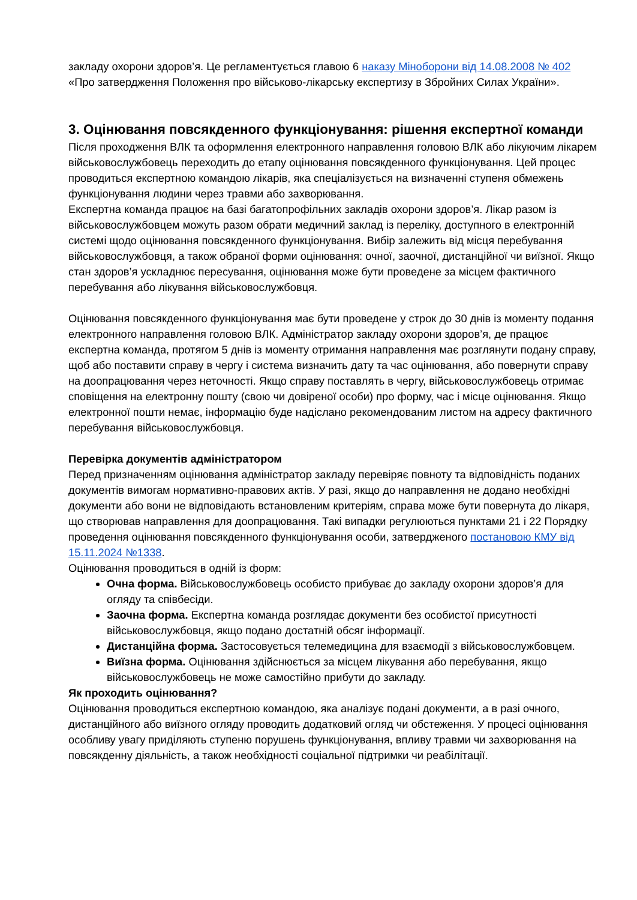закладу охорони здоров’я. Це регламентується главою 6 наказу Міноборони від 14.08.2008 № 402 «Про затвердження Положення про військово-лікарську експертизу в Збройних Силах України».
3. Оцінювання повсякденного функціонування: рішення експертної команди
Після проходження ВЛК та оформлення електронного направлення головою ВЛК або лікуючим лікарем військовослужбовець переходить до етапу оцінювання повсякденного функціонування. Цей процес проводиться експертною командою лікарів, яка спеціалізується на визначенні ступеня обмежень функціонування людини через травми або захворювання.
Експертна команда працює на базі багатопрофільних закладів охорони здоров’я. Лікар разом із військовослужбовцем можуть разом обрати медичний заклад із переліку, доступного в електронній системі щодо оцінювання повсякденного функціонування. Вибір залежить від місця перебування військовослужбовця, а також обраної форми оцінювання: очної, заочної, дистанційної чи виїзної. Якщо стан здоров’я ускладнює пересування, оцінювання може бути проведене за місцем фактичного перебування або лікування військовослужбовця.
Оцінювання повсякденного функціонування має бути проведене у строк до 30 днів із моменту подання електронного направлення головою ВЛК. Адміністратор закладу охорони здоров’я, де працює експертна команда, протягом 5 днів із моменту отримання направлення має розглянути подану справу, щоб або поставити справу в чергу і система визначить дату та час оцінювання, або повернути справу на доопрацювання через неточності. Якщо справу поставлять в чергу, військовослужбовець отримає сповіщення на електронну пошту (свою чи довіреної особи) про форму, час і місце оцінювання. Якщо електронної пошти немає, інформацію буде надіслано рекомендованим листом на адресу фактичного перебування військовослужбовця.
Перевірка документів адміністратором
Перед призначенням оцінювання адміністратор закладу перевіряє повноту та відповідність поданих документів вимогам нормативно-правових актів. У разі, якщо до направлення не додано необхідні документи або вони не відповідають встановленим критеріям, справа може бути повернута до лікаря, що створював направлення для доопрацювання. Такі випадки регулюються пунктами 21 і 22 Порядку проведення оцінювання повсякденного функціонування особи, затвердженого постановою КМУ від 15.11.2024 №1338.
Оцінювання проводиться в одній із форм:
Очна форма. Військовослужбовець особисто прибуває до закладу охорони здоров’я для огляду та співбесіди.
Заочна форма. Експертна команда розглядає документи без особистої присутності військовослужбовця, якщо подано достатній обсяг інформації.
Дистанційна форма. Застосовується телемедицина для взаємодії з військовослужбовцем.
Виїзна форма. Оцінювання здійснюється за місцем лікування або перебування, якщо військовослужбовець не може самостійно прибути до закладу.
Як проходить оцінювання?
Оцінювання проводиться експертною командою, яка аналізує подані документи, а в разі очного, дистанційного або виїзного огляду проводить додатковий огляд чи обстеження. У процесі оцінювання особливу увагу приділяють ступеню порушень функціонування, впливу травми чи захворювання на повсякденну діяльність, а також необхідності соціальної підтримки чи реабілітації.